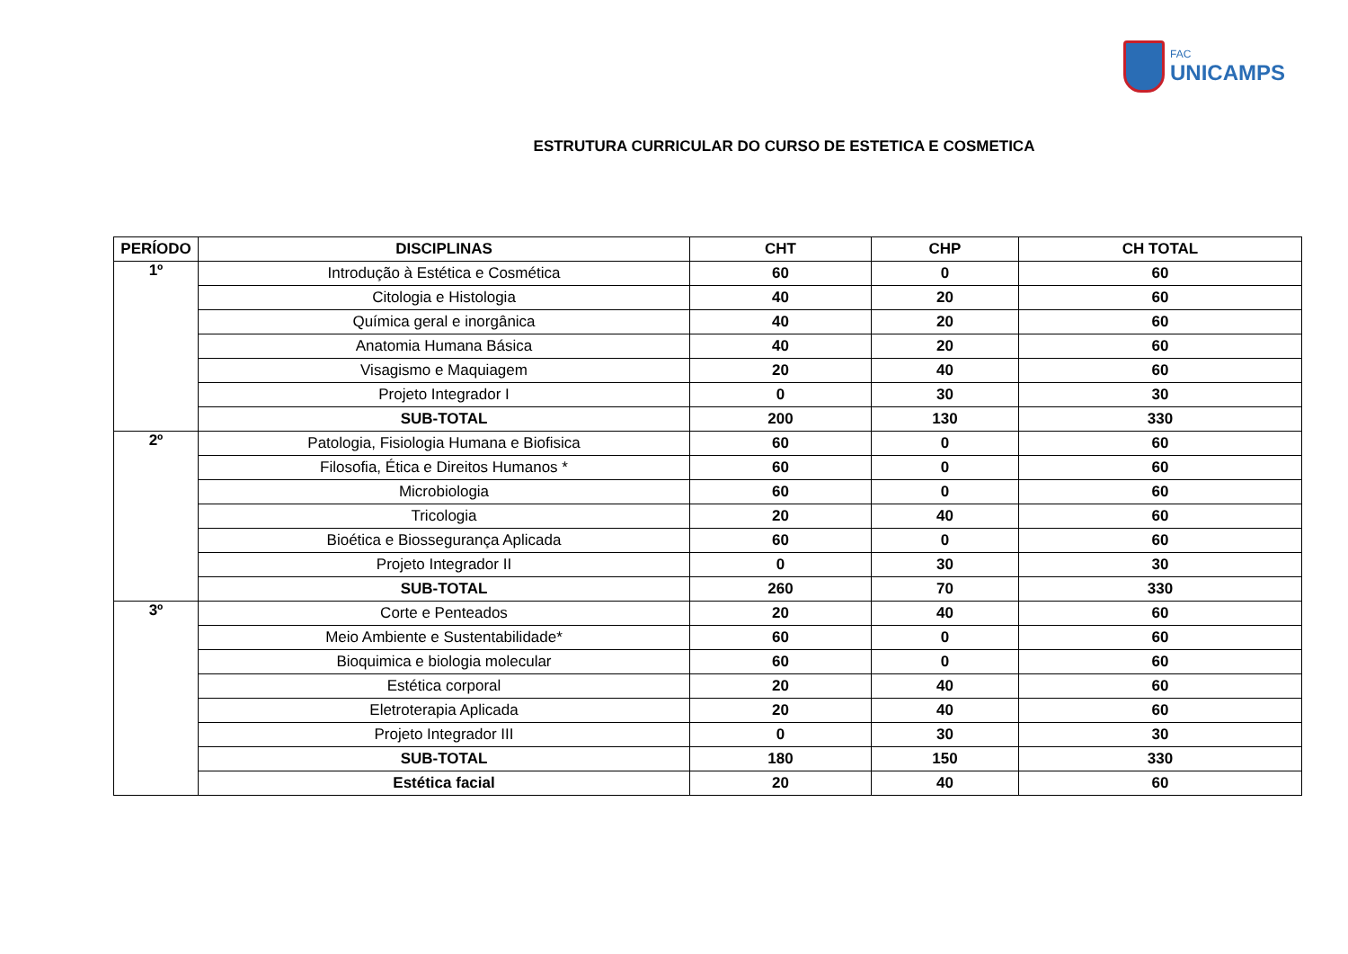FAC UNICAMPS
ESTRUTURA CURRICULAR DO CURSO DE ESTETICA E COSMETICA
| PERÍODO | DISCIPLINAS | CHT | CHP | CH TOTAL |
| --- | --- | --- | --- | --- |
| 1º | Introdução à Estética e Cosmética | 60 | 0 | 60 |
| | Citologia e Histologia | 40 | 20 | 60 |
| | Química geral e inorgânica | 40 | 20 | 60 |
| | Anatomia Humana Básica | 40 | 20 | 60 |
| | Visagismo e Maquiagem | 20 | 40 | 60 |
| | Projeto Integrador I | 0 | 30 | 30 |
| | SUB-TOTAL | 200 | 130 | 330 |
| 2º | Patologia, Fisiologia Humana e Biofisica | 60 | 0 | 60 |
| | Filosofia, Ética e Direitos Humanos * | 60 | 0 | 60 |
| | Microbiologia | 60 | 0 | 60 |
| | Tricologia | 20 | 40 | 60 |
| | Bioética e Biossegurança Aplicada | 60 | 0 | 60 |
| | Projeto Integrador II | 0 | 30 | 30 |
| | SUB-TOTAL | 260 | 70 | 330 |
| 3º | Corte e Penteados | 20 | 40 | 60 |
| | Meio Ambiente e Sustentabilidade* | 60 | 0 | 60 |
| | Bioquimica e biologia molecular | 60 | 0 | 60 |
| | Estética corporal | 20 | 40 | 60 |
| | Eletroterapia Aplicada | 20 | 40 | 60 |
| | Projeto Integrador III | 0 | 30 | 30 |
| | SUB-TOTAL | 180 | 150 | 330 |
| | Estética facial | 20 | 40 | 60 |